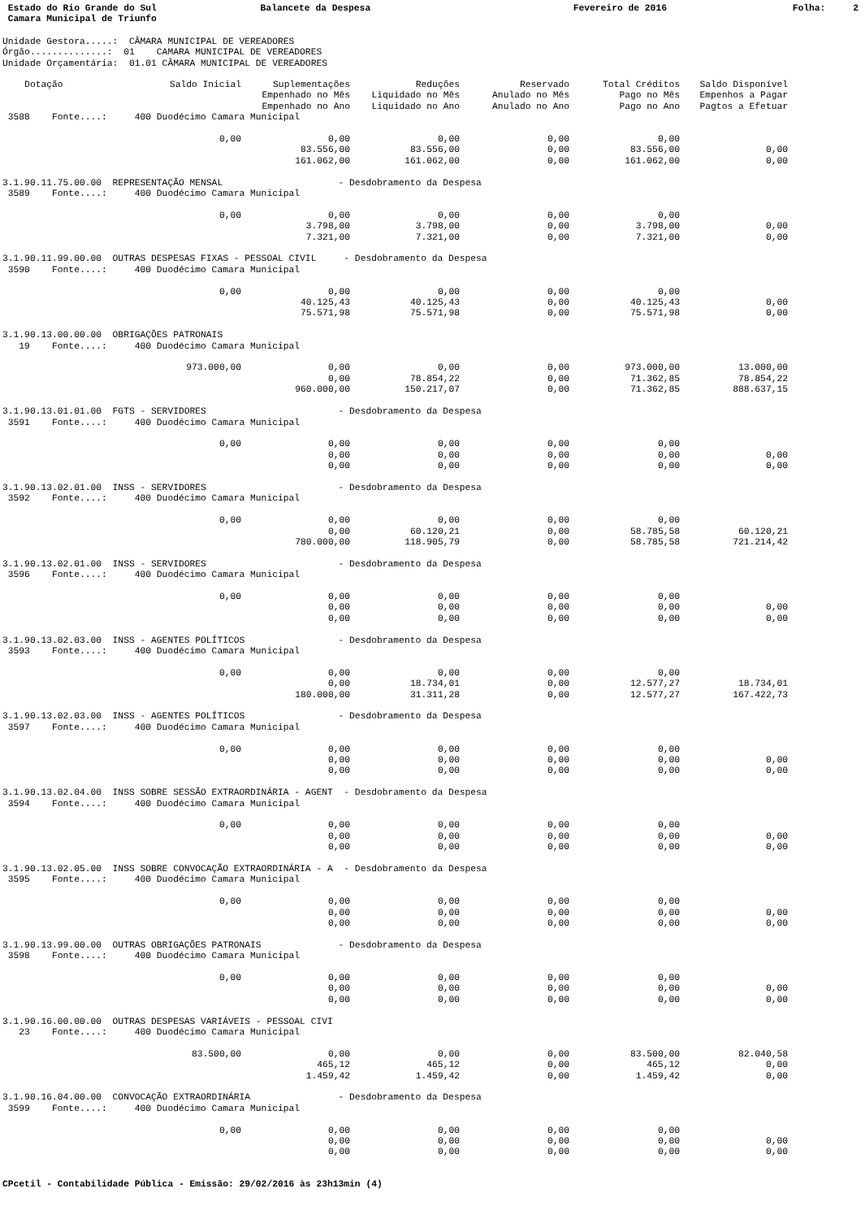Estado do Rio Grande do Sul Balancete da Despesa Fevereiro de 2016 Folha: 2
Camara Municipal de Triunfo
Unidade Gestora.....: CÂMARA MUNICIPAL DE VEREADORES Órgão..............: 01 CAMARA MUNICIPAL DE VEREADORES Unidade Orçamentária: 01.01 CÂMARA MUNICIPAL DE VEREADORES
| Dotação | Saldo Inicial | Suplementações | Reduções | Reservado | Total Créditos | Saldo Disponível |
| --- | --- | --- | --- | --- | --- | --- |
| | | Empenhado no Mês | Liquidado no Mês | Anulado no Mês | Pago no Mês | Empenhos a Pagar |
| | | Empenhado no Ano | Liquidado no Ano | Anulado no Ano | Pago no Ano | Pagtos a Efetuar |
| 3588 Fonte....: 400 Duodécimo Camara Municipal | | | | | | |
| | 0,00 | 0,00 | 0,00 | 0,00 | 0,00 | |
| | | 83.556,00 | 83.556,00 | 0,00 | 83.556,00 | 0,00 |
| | | 161.062,00 | 161.062,00 | 0,00 | 161.062,00 | 0,00 |
| 3.1.90.11.75.00.00 REPRESENTAÇÃO MENSAL - Desdobramento da Despesa | | | | | | |
| 3589 Fonte....: 400 Duodécimo Camara Municipal | | | | | | |
| | 0,00 | 0,00 | 0,00 | 0,00 | 0,00 | |
| | | 3.798,00 | 3.798,00 | 0,00 | 3.798,00 | 0,00 |
| | | 7.321,00 | 7.321,00 | 0,00 | 7.321,00 | 0,00 |
| 3.1.90.11.99.00.00 OUTRAS DESPESAS FIXAS - PESSOAL CIVIL - Desdobramento da Despesa | | | | | | |
| 3590 Fonte....: 400 Duodécimo Camara Municipal | | | | | | |
| | 0,00 | 0,00 | 0,00 | 0,00 | 0,00 | |
| | | 40.125,43 | 40.125,43 | 0,00 | 40.125,43 | 0,00 |
| | | 75.571,98 | 75.571,98 | 0,00 | 75.571,98 | 0,00 |
| 3.1.90.13.00.00.00 OBRIGAÇÕES PATRONAIS | | | | | | |
| 19 Fonte....: 400 Duodécimo Camara Municipal | | | | | | |
| | 973.000,00 | 0,00 | 0,00 | 0,00 | 973.000,00 | 13.000,00 |
| | | 0,00 | 78.854,22 | 0,00 | 71.362,85 | 78.854,22 |
| | | 960.000,00 | 150.217,07 | 0,00 | 71.362,85 | 888.637,15 |
| 3.1.90.13.01.01.00 FGTS - SERVIDORES - Desdobramento da Despesa | | | | | | |
| 3591 Fonte....: 400 Duodécimo Camara Municipal | | | | | | |
| | 0,00 | 0,00 | 0,00 | 0,00 | 0,00 | |
| | | 0,00 | 0,00 | 0,00 | 0,00 | 0,00 |
| | | 0,00 | 0,00 | 0,00 | 0,00 | 0,00 |
| 3.1.90.13.02.01.00 INSS - SERVIDORES - Desdobramento da Despesa | | | | | | |
| 3592 Fonte....: 400 Duodécimo Camara Municipal | | | | | | |
| | 0,00 | 0,00 | 0,00 | 0,00 | 0,00 | |
| | | 0,00 | 60.120,21 | 0,00 | 58.785,58 | 60.120,21 |
| | | 780.000,00 | 118.905,79 | 0,00 | 58.785,58 | 721.214,42 |
| 3.1.90.13.02.01.00 INSS - SERVIDORES - Desdobramento da Despesa | | | | | | |
| 3596 Fonte....: 400 Duodécimo Camara Municipal | | | | | | |
| | 0,00 | 0,00 | 0,00 | 0,00 | 0,00 | |
| | | 0,00 | 0,00 | 0,00 | 0,00 | 0,00 |
| | | 0,00 | 0,00 | 0,00 | 0,00 | 0,00 |
| 3.1.90.13.02.03.00 INSS - AGENTES POLÍTICOS - Desdobramento da Despesa | | | | | | |
| 3593 Fonte....: 400 Duodécimo Camara Municipal | | | | | | |
| | 0,00 | 0,00 | 0,00 | 0,00 | 0,00 | |
| | | 0,00 | 18.734,01 | 0,00 | 12.577,27 | 18.734,01 |
| | | 180.000,00 | 31.311,28 | 0,00 | 12.577,27 | 167.422,73 |
| 3.1.90.13.02.03.00 INSS - AGENTES POLÍTICOS - Desdobramento da Despesa | | | | | | |
| 3597 Fonte....: 400 Duodécimo Camara Municipal | | | | | | |
| | 0,00 | 0,00 | 0,00 | 0,00 | 0,00 | |
| | | 0,00 | 0,00 | 0,00 | 0,00 | 0,00 |
| | | 0,00 | 0,00 | 0,00 | 0,00 | 0,00 |
| 3.1.90.13.02.04.00 INSS SOBRE SESSÃO EXTRAORDINÁRIA - AGENT - Desdobramento da Despesa | | | | | | |
| 3594 Fonte....: 400 Duodécimo Camara Municipal | | | | | | |
| | 0,00 | 0,00 | 0,00 | 0,00 | 0,00 | |
| | | 0,00 | 0,00 | 0,00 | 0,00 | 0,00 |
| | | 0,00 | 0,00 | 0,00 | 0,00 | 0,00 |
| 3.1.90.13.02.05.00 INSS SOBRE CONVOCAÇÃO EXTRAORDINÁRIA - A - Desdobramento da Despesa | | | | | | |
| 3595 Fonte....: 400 Duodécimo Camara Municipal | | | | | | |
| | 0,00 | 0,00 | 0,00 | 0,00 | 0,00 | |
| | | 0,00 | 0,00 | 0,00 | 0,00 | 0,00 |
| | | 0,00 | 0,00 | 0,00 | 0,00 | 0,00 |
| 3.1.90.13.99.00.00 OUTRAS OBRIGAÇÕES PATRONAIS - Desdobramento da Despesa | | | | | | |
| 3598 Fonte....: 400 Duodécimo Camara Municipal | | | | | | |
| | 0,00 | 0,00 | 0,00 | 0,00 | 0,00 | |
| | | 0,00 | 0,00 | 0,00 | 0,00 | 0,00 |
| | | 0,00 | 0,00 | 0,00 | 0,00 | 0,00 |
| 3.1.90.16.00.00.00 OUTRAS DESPESAS VARIÁVEIS - PESSOAL CIVI | | | | | | |
| 23 Fonte....: 400 Duodécimo Camara Municipal | | | | | | |
| | 83.500,00 | 0,00 | 0,00 | 0,00 | 83.500,00 | 82.040,58 |
| | | 465,12 | 465,12 | 0,00 | 465,12 | 0,00 |
| | | 1.459,42 | 1.459,42 | 0,00 | 1.459,42 | 0,00 |
| 3.1.90.16.04.00.00 CONVOCAÇÃO EXTRAORDINÁRIA - Desdobramento da Despesa | | | | | | |
| 3599 Fonte....: 400 Duodécimo Camara Municipal | | | | | | |
| | 0,00 | 0,00 | 0,00 | 0,00 | 0,00 | |
| | | 0,00 | 0,00 | 0,00 | 0,00 | 0,00 |
| | | 0,00 | 0,00 | 0,00 | 0,00 | 0,00 |
CPcetil - Contabilidade Pública - Emissão: 29/02/2016 às 23h13min (4)